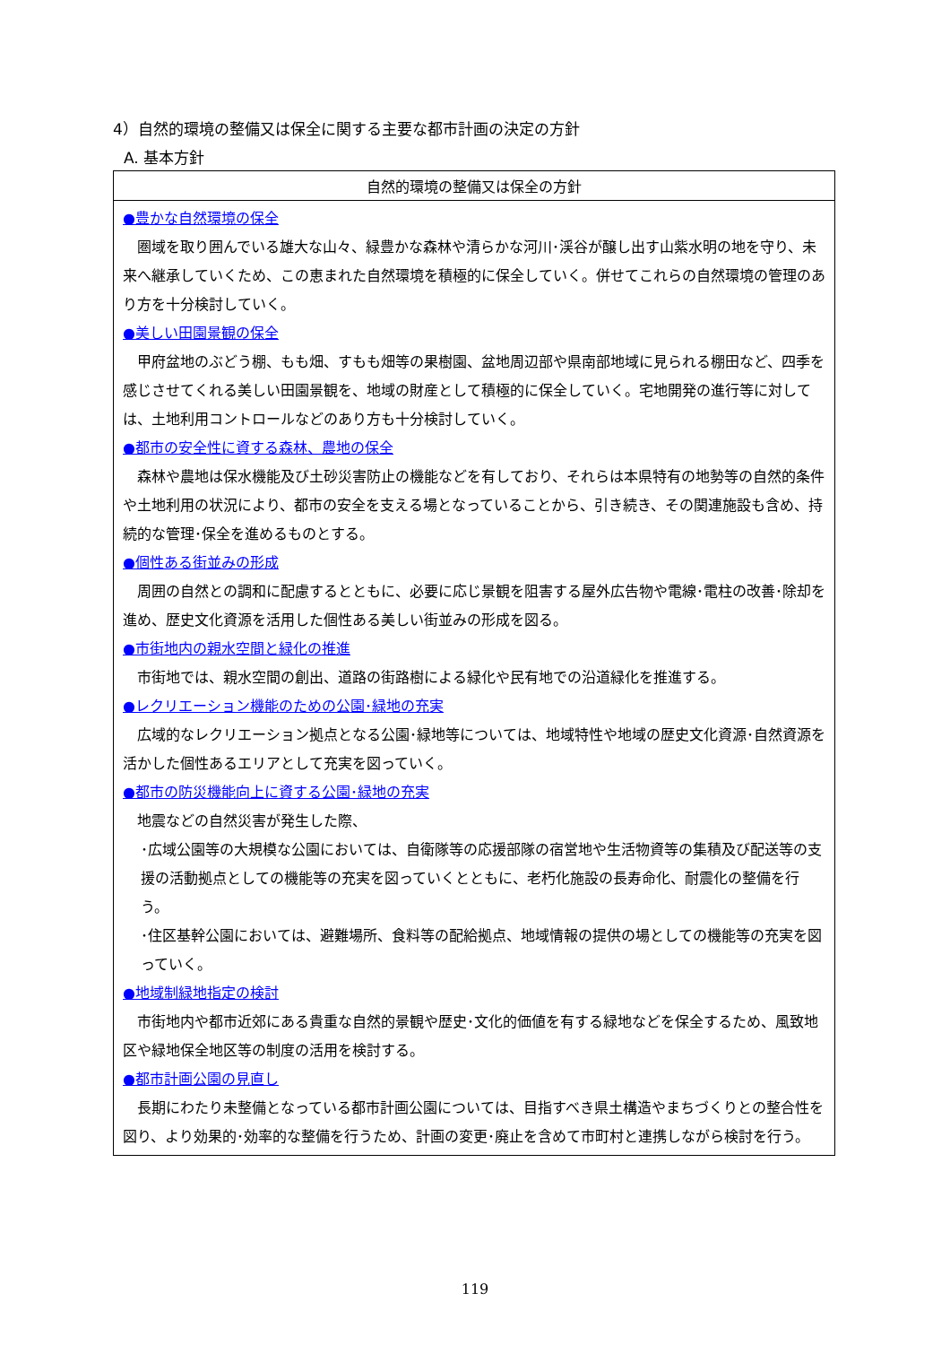4）自然的環境の整備又は保全に関する主要な都市計画の決定の方針
A. 基本方針
| 自然的環境の整備又は保全の方針 |
| --- |
| ●豊かな自然環境の保全 圏域を取り囲んでいる雄大な山々、緑豊かな森林や清らかな河川･渓谷が醸し出す山紫水明の地を守り、未来へ継承していくため、この恵まれた自然環境を積極的に保全していく。併せてこれらの自然環境の管理のあり方を十分検討していく。 ●美しい田園景観の保全 甲府盆地のぶどう棚、もも畑、すもも畑等の果樹園、盆地周辺部や県南部地域に見られる棚田など、四季を感じさせてくれる美しい田園景観を、地域の財産として積極的に保全していく。宅地開発の進行等に対しては、土地利用コントロールなどのあり方も十分検討していく。 ●都市の安全性に資する森林、農地の保全 森林や農地は保水機能及び土砂災害防止の機能などを有しており、それらは本県特有の地勢等の自然的条件や土地利用の状況により、都市の安全を支える場となっていることから、引き続き、その関連施設も含め、持続的な管理･保全を進めるものとする。 ●個性ある街並みの形成 周囲の自然との調和に配慮するとともに、必要に応じ景観を阻害する屋外広告物や電線･電柱の改善･除却を進め、歴史文化資源を活用した個性ある美しい街並みの形成を図る。 ●市街地内の親水空間と緑化の推進 市街地では、親水空間の創出、道路の街路樹による緑化や民有地での沿道緑化を推進する。 ●レクリエーション機能のための公園･緑地の充実 広域的なレクリエーション拠点となる公園･緑地等については、地域特性や地域の歴史文化資源･自然資源を活かした個性あるエリアとして充実を図っていく。 ●都市の防災機能向上に資する公園･緑地の充実 地震などの自然災害が発生した際、 ･広域公園等の大規模な公園においては、自衛隊等の応援部隊の宿営地や生活物資等の集積及び配送等の支援の活動拠点としての機能等の充実を図っていくとともに、老朽化施設の長寿命化、耐震化の整備を行う。 ･住区基幹公園においては、避難場所、食料等の配給拠点、地域情報の提供の場としての機能等の充実を図っていく。 ●地域制緑地指定の検討 市街地内や都市近郊にある貴重な自然的景観や歴史･文化的価値を有する緑地などを保全するため、風致地区や緑地保全地区等の制度の活用を検討する。 ●都市計画公園の見直し 長期にわたり未整備となっている都市計画公園については、目指すべき県土構造やまちづくりとの整合性を図り、より効果的･効率的な整備を行うため、計画の変更･廃止を含めて市町村と連携しながら検討を行う。 |
119